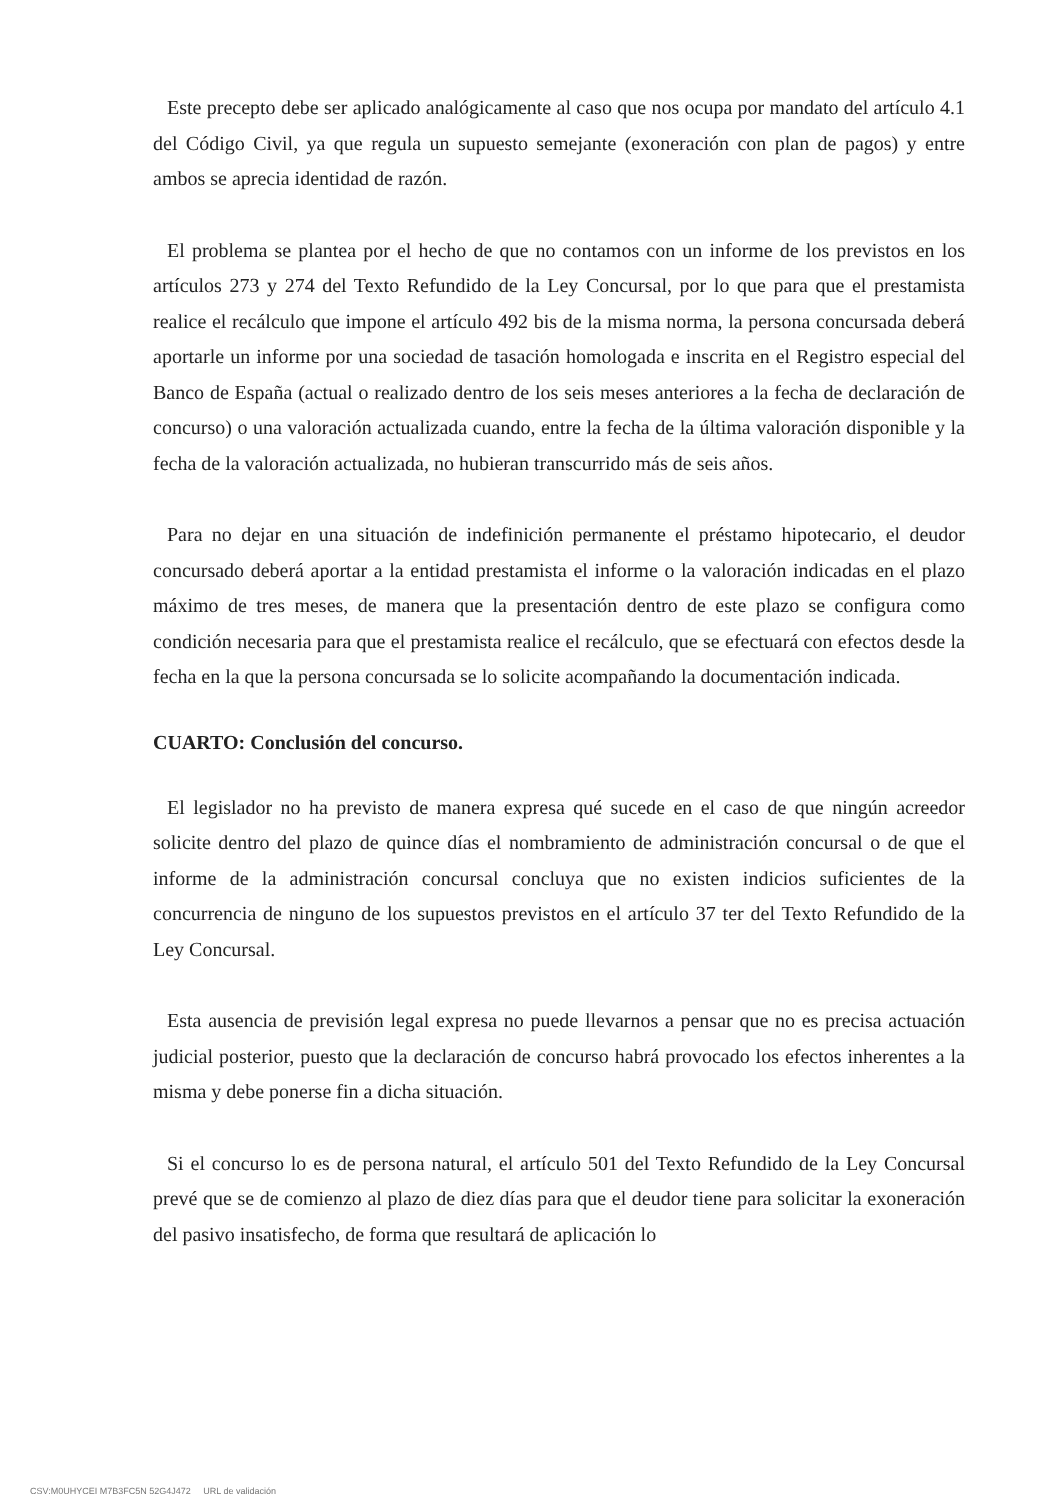Este precepto debe ser aplicado analógicamente al caso que nos ocupa por mandato del artículo 4.1 del Código Civil, ya que regula un supuesto semejante (exoneración con plan de pagos) y entre ambos se aprecia identidad de razón.
El problema se plantea por el hecho de que no contamos con un informe de los previstos en los artículos 273 y 274 del Texto Refundido de la Ley Concursal, por lo que para que el prestamista realice el recálculo que impone el artículo 492 bis de la misma norma, la persona concursada deberá aportarle un informe por una sociedad de tasación homologada e inscrita en el Registro especial del Banco de España (actual o realizado dentro de los seis meses anteriores a la fecha de declaración de concurso) o una valoración actualizada cuando, entre la fecha de la última valoración disponible y la fecha de la valoración actualizada, no hubieran transcurrido más de seis años.
Para no dejar en una situación de indefinición permanente el préstamo hipotecario, el deudor concursado deberá aportar a la entidad prestamista el informe o la valoración indicadas en el plazo máximo de tres meses, de manera que la presentación dentro de este plazo se configura como condición necesaria para que el prestamista realice el recálculo, que se efectuará con efectos desde la fecha en la que la persona concursada se lo solicite acompañando la documentación indicada.
CUARTO: Conclusión del concurso.
El legislador no ha previsto de manera expresa qué sucede en el caso de que ningún acreedor solicite dentro del plazo de quince días el nombramiento de administración concursal o de que el informe de la administración concursal concluya que no existen indicios suficientes de la concurrencia de ninguno de los supuestos previstos en el artículo 37 ter del Texto Refundido de la Ley Concursal.
Esta ausencia de previsión legal expresa no puede llevarnos a pensar que no es precisa actuación judicial posterior, puesto que la declaración de concurso habrá provocado los efectos inherentes a la misma y debe ponerse fin a dicha situación.
Si el concurso lo es de persona natural, el artículo 501 del Texto Refundido de la Ley Concursal prevé que se de comienzo al plazo de diez días para que el deudor tiene para solicitar la exoneración del pasivo insatisfecho, de forma que resultará de aplicación lo
CSV:M0UHYCEI M7B3FC5N 52G4J472 URL de validación